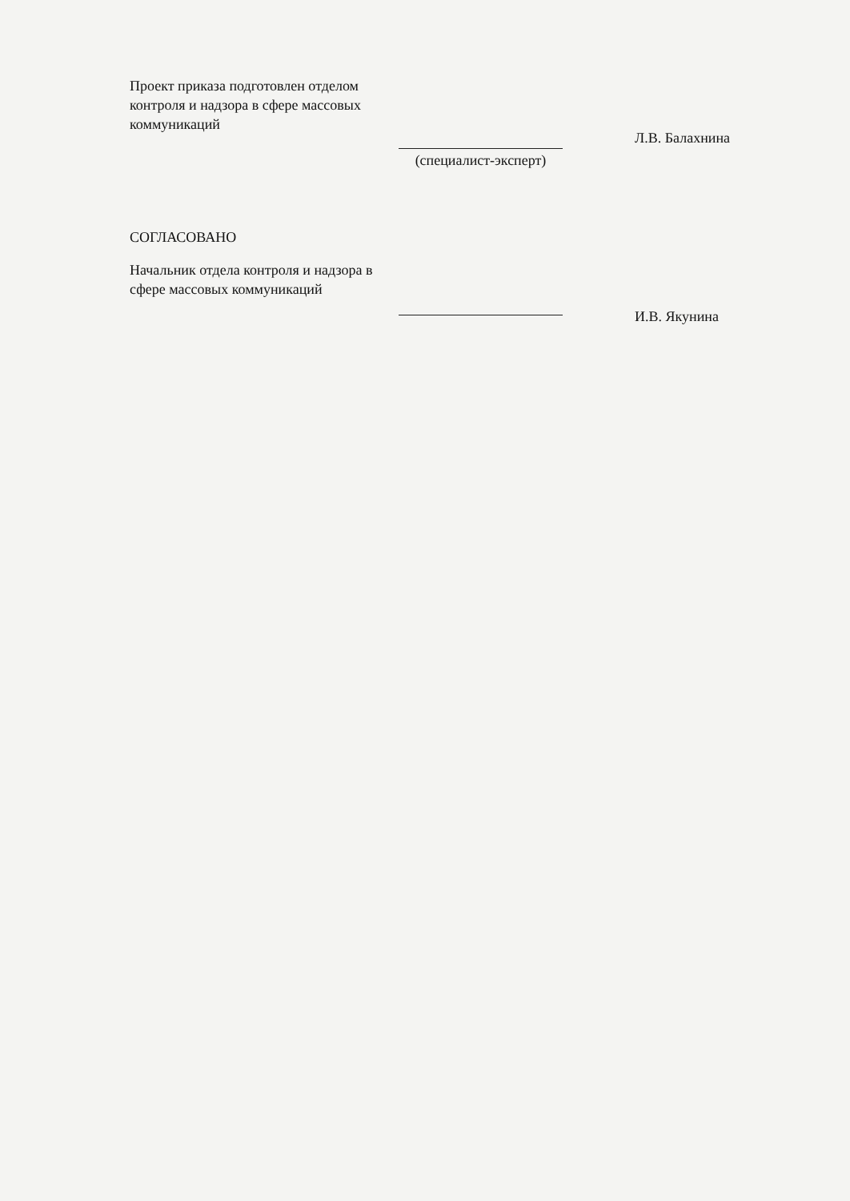Проект приказа подготовлен отделом контроля и надзора в сфере массовых коммуникаций
(специалист-эксперт)
Л.В. Балахнина
СОГЛАСОВАНО
Начальник отдела контроля и надзора в сфере массовых коммуникаций
И.В. Якунина